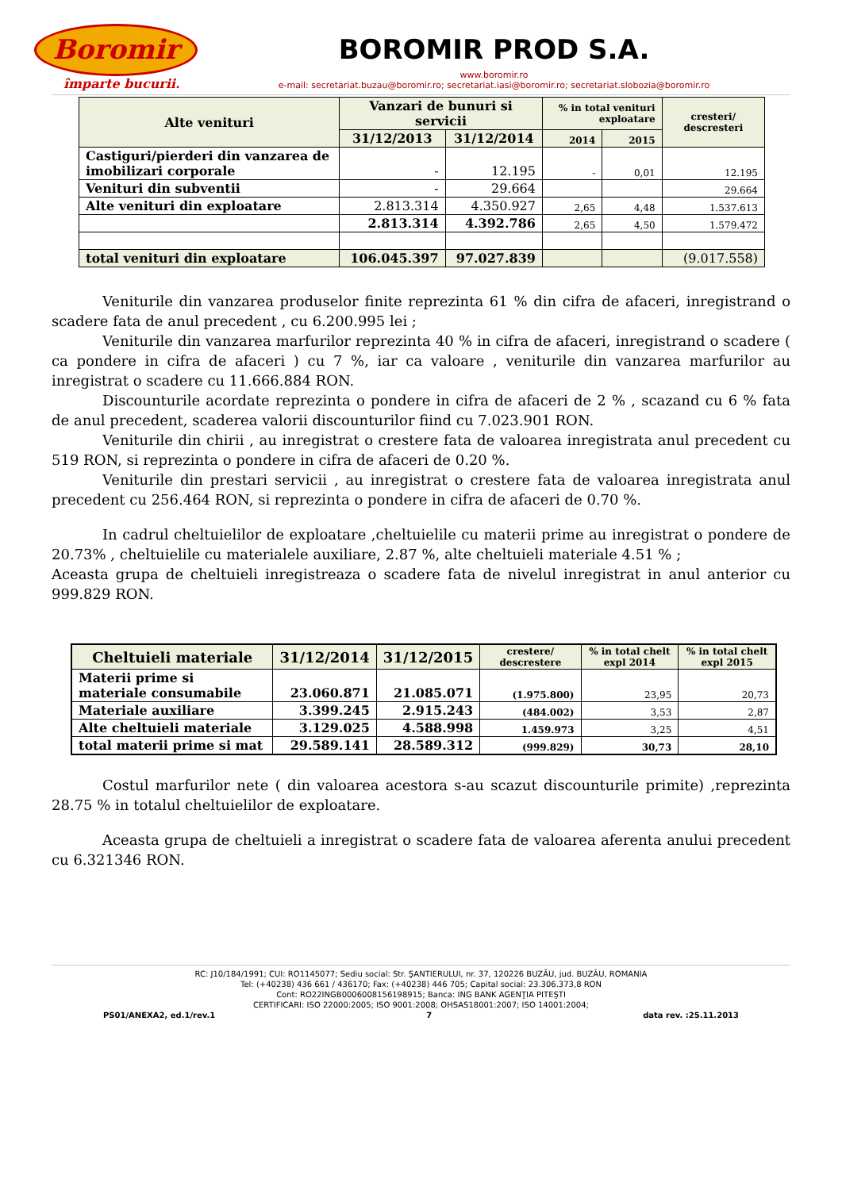Boromir
împarte bucurii.
BOROMIR PROD S.A.
www.boromir.ro
e-mail: secretariat.buzau@boromir.ro; secretariat.iasi@boromir.ro; secretariat.slobozia@boromir.ro
| Alte venituri | Vanzari de bunuri si servicii | | % in total venituri exploatare | | cresteri/ descresteri |
| --- | --- | --- | --- | --- | --- |
| | 31/12/2013 | 31/12/2014 | 2014 | 2015 | |
| Castiguri/pierderi din vanzarea de imobilizari corporale | - | 12.195 | - | 0,01 | 12.195 |
| Venituri din subventii | - | 29.664 | | | 29.664 |
| Alte venituri din exploatare | 2.813.314 | 4.350.927 | 2,65 | 4,48 | 1.537.613 |
| | 2.813.314 | 4.392.786 | 2,65 | 4,50 | 1.579.472 |
| total venituri din exploatare | 106.045.397 | 97.027.839 | | | (9.017.558) |
Veniturile din vanzarea produselor finite reprezinta 61 % din cifra de afaceri, inregistrand o scadere fata de anul precedent , cu 6.200.995 lei ;
Veniturile din vanzarea marfurilor reprezinta 40 % in cifra de afaceri, inregistrand o scadere ( ca pondere in cifra de afaceri ) cu 7 %, iar ca valoare , veniturile din vanzarea marfurilor au inregistrat o scadere cu 11.666.884 RON.
Discounturile acordate reprezinta o pondere in cifra de afaceri de 2 % , scazand cu 6 % fata de anul precedent, scaderea valorii discounturilor fiind cu 7.023.901 RON.
Veniturile din chirii , au inregistrat o crestere fata de valoarea inregistrata anul precedent cu 519 RON, si reprezinta o pondere in cifra de afaceri de 0.20 %.
Veniturile din prestari servicii , au inregistrat o crestere fata de valoarea inregistrata anul precedent cu 256.464 RON, si reprezinta o pondere in cifra de afaceri de 0.70 %.
In cadrul cheltuielilor de exploatare ,cheltuielile cu materii prime au inregistrat o pondere de 20.73% , cheltuielile cu materialele auxiliare, 2.87 %, alte cheltuieli materiale 4.51 % ;
Aceasta grupa de cheltuieli inregistreaza o scadere fata de nivelul inregistrat in anul anterior cu 999.829 RON.
| Cheltuieli materiale | 31/12/2014 | 31/12/2015 | crestere/ descrestere | % in total chelt expl 2014 | % in total chelt expl 2015 |
| --- | --- | --- | --- | --- | --- |
| Materii prime si materiale consumabile | 23.060.871 | 21.085.071 | (1.975.800) | 23,95 | 20,73 |
| Materiale auxiliare | 3.399.245 | 2.915.243 | (484.002) | 3,53 | 2,87 |
| Alte cheltuieli materiale | 3.129.025 | 4.588.998 | 1.459.973 | 3,25 | 4,51 |
| total materii prime si mat | 29.589.141 | 28.589.312 | (999.829) | 30,73 | 28,10 |
Costul marfurilor nete ( din valoarea acestora s-au scazut discounturile primite) ,reprezinta 28.75 % in totalul cheltuielilor de exploatare.
Aceasta grupa de cheltuieli a inregistrat o scadere fata de valoarea aferenta anului precedent cu 6.321346 RON.
RC: J10/184/1991; CUI: RO1145077; Sediu social: Str. ŞANTIERULUI, nr. 37, 120226 BUZĂU, jud. BUZĂU, ROMANIA
Tel: (+40238) 436 661 / 436170; Fax: (+40238) 446 705; Capital social: 23.306.373,8 RON
Cont: RO22INGB0006008156198915; Banca: ING BANK AGENŢIA PITEŞTI
CERTIFICARI: ISO 22000:2005; ISO 9001:2008; OHSAS18001:2007; ISO 14001:2004;
PS01/ANEXA2, ed.1/rev.1 7 data rev. :25.11.2013